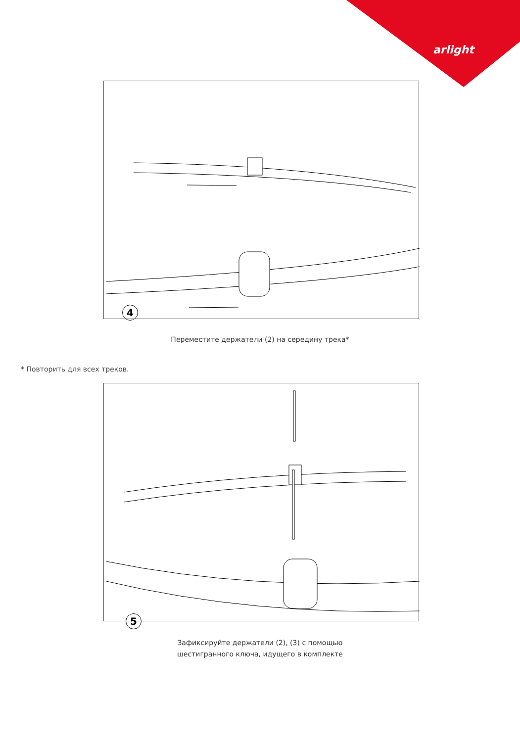arlight
4
Переместите держатели (2) на середину трека*
* Повторить для всех треков.
5
Зафиксируйте держатели (2), (3) с помощью
шестигранного ключа, идущего в комплекте